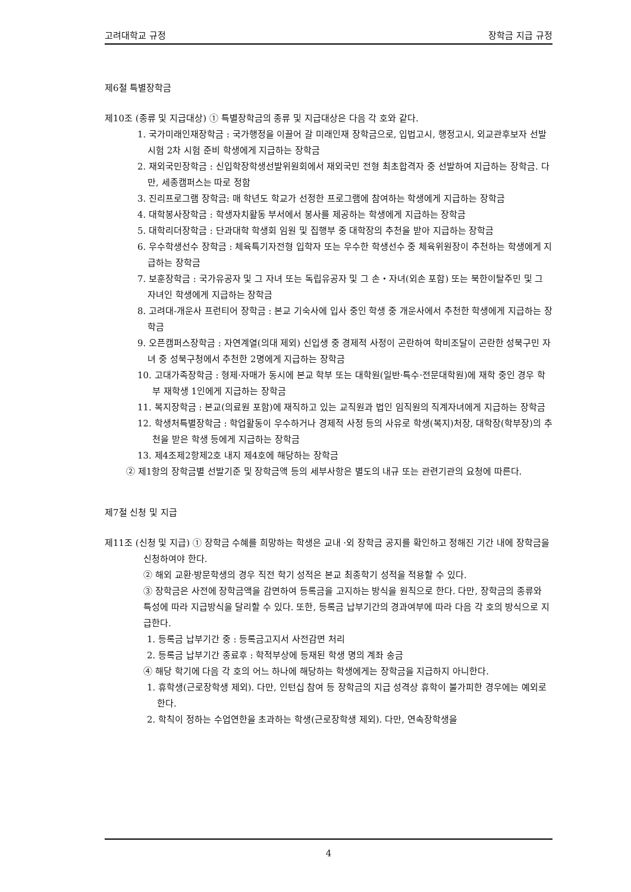고려대학교 규정 장학금 지급 규정
제6절 특별장학금
제10조 (종류 및 지급대상) ① 특별장학금의 종류 및 지급대상은 다음 각 호와 같다.
1. 국가미래인재장학금 : 국가행정을 이끌어 갈 미래인재 장학금으로, 입법고시, 행정고시, 외교관후보자 선발시험 2차 시험 준비 학생에게 지급하는 장학금
2. 재외국민장학금 : 신입학장학생선발위원회에서 재외국민 전형 최초합격자 중 선발하여 지급하는 장학금. 다만, 세종캠퍼스는 따로 정함
3. 진리프로그램 장학금: 매 학년도 학교가 선정한 프로그램에 참여하는 학생에게 지급하는 장학금
4. 대학봉사장학금 : 학생자치활동 부서에서 봉사를 제공하는 학생에게 지급하는 장학금
5. 대학리더장학금 : 단과대학 학생회 임원 및 집행부 중 대학장의 추천을 받아 지급하는 장학금
6. 우수학생선수 장학금 : 체육특기자전형 입학자 또는 우수한 학생선수 중 체육위원장이 추천하는 학생에게 지급하는 장학금
7. 보훈장학금 : 국가유공자 및 그 자녀 또는 독립유공자 및 그 손・자녀(외손 포함) 또는 북한이탈주민 및 그 자녀인 학생에게 지급하는 장학금
8. 고려대-개운사 프런티어 장학금 : 본교 기숙사에 입사 중인 학생 중 개운사에서 추천한 학생에게 지급하는 장학금
9. 오픈캠퍼스장학금 : 자연계열(의대 제외) 신입생 중 경제적 사정이 곤란하여 학비조달이 곤란한 성북구민 자녀 중 성북구청에서 추천한 2명에게 지급하는 장학금
10. 고대가족장학금 : 형제·자매가 동시에 본교 학부 또는 대학원(일반·특수·전문대학원)에 재학 중인 경우 학부 재학생 1인에게 지급하는 장학금
11. 복지장학금 : 본교(의료원 포함)에 재직하고 있는 교직원과 법인 임직원의 직계자녀에게 지급하는 장학금
12. 학생처특별장학금 : 학업활동이 우수하거나 경제적 사정 등의 사유로 학생(복지)처장, 대학장(학부장)의 추천을 받은 학생 등에게 지급하는 장학금
13. 제4조제2항제2호 내지 제4호에 해당하는 장학금
② 제1항의 장학금별 선발기준 및 장학금액 등의 세부사항은 별도의 내규 또는 관련기관의 요청에 따른다.
제7절 신청 및 지급
제11조 (신청 및 지급) ① 장학금 수혜를 희망하는 학생은 교내 ·외 장학금 공지를 확인하고 정해진 기간 내에 장학금을 신청하여야 한다.
② 해외 교환·방문학생의 경우 직전 학기 성적은 본교 최종학기 성적을 적용할 수 있다.
③ 장학금은 사전에 장학금액을 감면하여 등록금을 고지하는 방식을 원칙으로 한다. 다만, 장학금의 종류와 특성에 따라 지급방식을 달리할 수 있다. 또한, 등록금 납부기간의 경과여부에 따라 다음 각 호의 방식으로 지급한다.
1. 등록금 납부기간 중 : 등록금고지서 사전감면 처리
2. 등록금 납부기간 종료후 : 학적부상에 등재된 학생 명의 계좌 송금
④ 해당 학기에 다음 각 호의 어느 하나에 해당하는 학생에게는 장학금을 지급하지 아니한다.
1. 휴학생(근로장학생 제외). 다만, 인턴십 참여 등 장학금의 지급 성격상 휴학이 불가피한 경우에는 예외로 한다.
2. 학칙이 정하는 수업연한을 초과하는 학생(근로장학생 제외). 다만, 연속장학생을
4